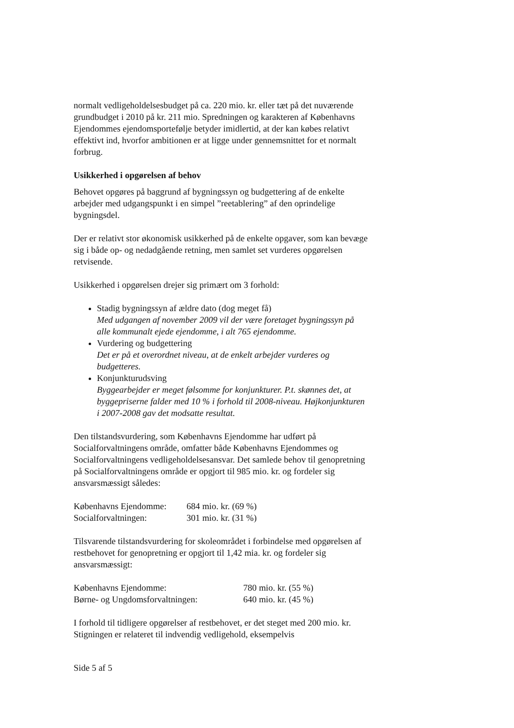normalt vedligeholdelsesbudget på ca. 220 mio. kr. eller tæt på det nuværende grundbudget i 2010 på kr. 211 mio. Spredningen og karakteren af Københavns Ejendommes ejendomsportefølje betyder imidlertid, at der kan købes relativt effektivt ind, hvorfor ambitionen er at ligge under gennemsnittet for et normalt forbrug.
Usikkerhed i opgørelsen af behov
Behovet opgøres på baggrund af bygningssyn og budgettering af de enkelte arbejder med udgangspunkt i en simpel ”reetablering” af den oprindelige bygningsdel.
Der er relativt stor økonomisk usikkerhed på de enkelte opgaver, som kan bevæge sig i både op- og nedadgående retning, men samlet set vurderes opgørelsen retvisende.
Usikkerhed i opgørelsen drejer sig primært om 3 forhold:
Stadig bygningssyn af ældre dato (dog meget få)
Med udgangen af november 2009 vil der være foretaget bygningssyn på alle kommunalt ejede ejendomme, i alt 765 ejendomme.
Vurdering og budgettering
Det er på et overordnet niveau, at de enkelt arbejder vurderes og budgetteres.
Konjunkturudsving
Byggearbejder er meget følsomme for konjunkturer. P.t. skønnes det, at byggepriserne falder med 10 % i forhold til 2008-niveau. Højkonjunkturen i 2007-2008 gav det modsatte resultat.
Den tilstandsvurdering, som Københavns Ejendomme har udført på Socialforvaltningens område, omfatter både Københavns Ejendommes og Socialforvaltningens vedligeholdelsesansvar. Det samlede behov til genopretning på Socialforvaltningens område er opgjort til 985 mio. kr. og fordeler sig ansvarsmæssigt således:
| Københavns Ejendomme: | 684 mio. kr. (69 %) |
| Socialforvaltningen: | 301 mio. kr. (31 %) |
Tilsvarende tilstandsvurdering for skoleområdet i forbindelse med opgørelsen af restbehovet for genopretning er opgjort til 1,42 mia. kr. og fordeler sig ansvarsmæssigt:
| Københavns Ejendomme: | 780 mio. kr. (55 %) |
| Børne- og Ungdomsforvaltningen: | 640 mio. kr. (45 %) |
I forhold til tidligere opgørelser af restbehovet, er det steget med 200 mio. kr. Stigningen er relateret til indvendig vedligehold, eksempelvis
Side 5 af 5